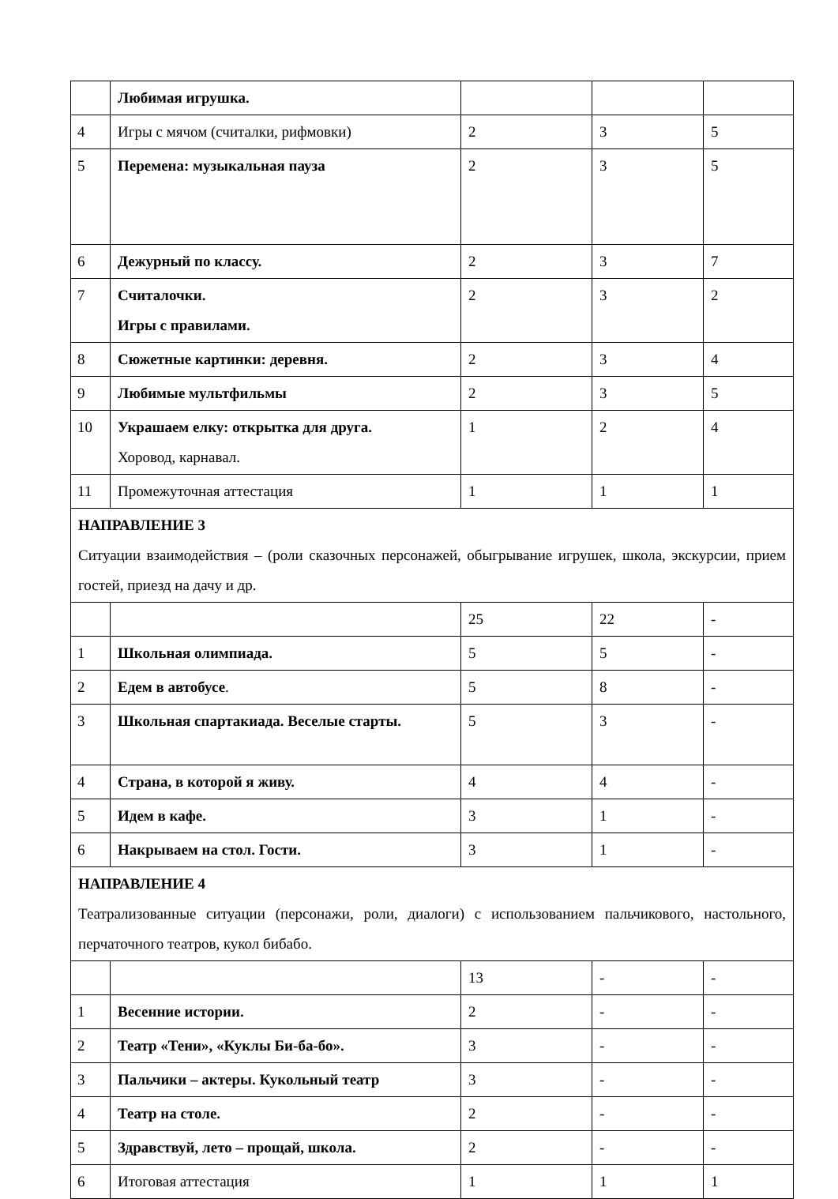| | Любимая игрушка. | | | |
| 4 | Игры с мячом (считалки, рифмовки) | 2 | 3 | 5 |
| 5 | Перемена: музыкальная пауза | 2 | 3 | 5 |
| 6 | Дежурный по классу. | 2 | 3 | 7 |
| 7 | Считалочки. Игры с правилами. | 2 | 3 | 2 |
| 8 | Сюжетные картинки: деревня. | 2 | 3 | 4 |
| 9 | Любимые мультфильмы | 2 | 3 | 5 |
| 10 | Украшаем елку: открытка для друга. Хоровод, карнавал. | 1 | 2 | 4 |
| 11 | Промежуточная аттестация | 1 | 1 | 1 |
| НАПРАВЛЕНИЕ 3 Ситуации взаимодействия – (роли сказочных персонажей, обыгрывание игрушек, школа, экскурсии, прием гостей, приезд на дачу и др. | | | | |
| | | 25 | 22 | - |
| 1 | Школьная олимпиада. | 5 | 5 | - |
| 2 | Едем в автобусе . | 5 | 8 | - |
| 3 | Школьная спартакиада. Веселые старты. | 5 | 3 | - |
| 4 | Страна, в которой я живу. | 4 | 4 | - |
| 5 | Идем в кафе. | 3 | 1 | - |
| 6 | Накрываем на стол. Гости. | 3 | 1 | - |
| НАПРАВЛЕНИЕ 4 Театрализованные ситуации (персонажи, роли, диалоги) с использованием пальчикового, настольного, перчаточного театров, кукол бибабо. | | | | |
| | | 13 | - | - |
| 1 | Весенние истории. | 2 | - | - |
| 2 | Театр «Тени», «Куклы Би-ба-бо». | 3 | - | - |
| 3 | Пальчики – актеры. Кукольный театр | 3 | - | - |
| 4 | Театр на столе. | 2 | - | - |
| 5 | Здравствуй, лето – прощай, школа. | 2 | - | - |
| 6 | Итоговая аттестация | 1 | 1 | 1 |